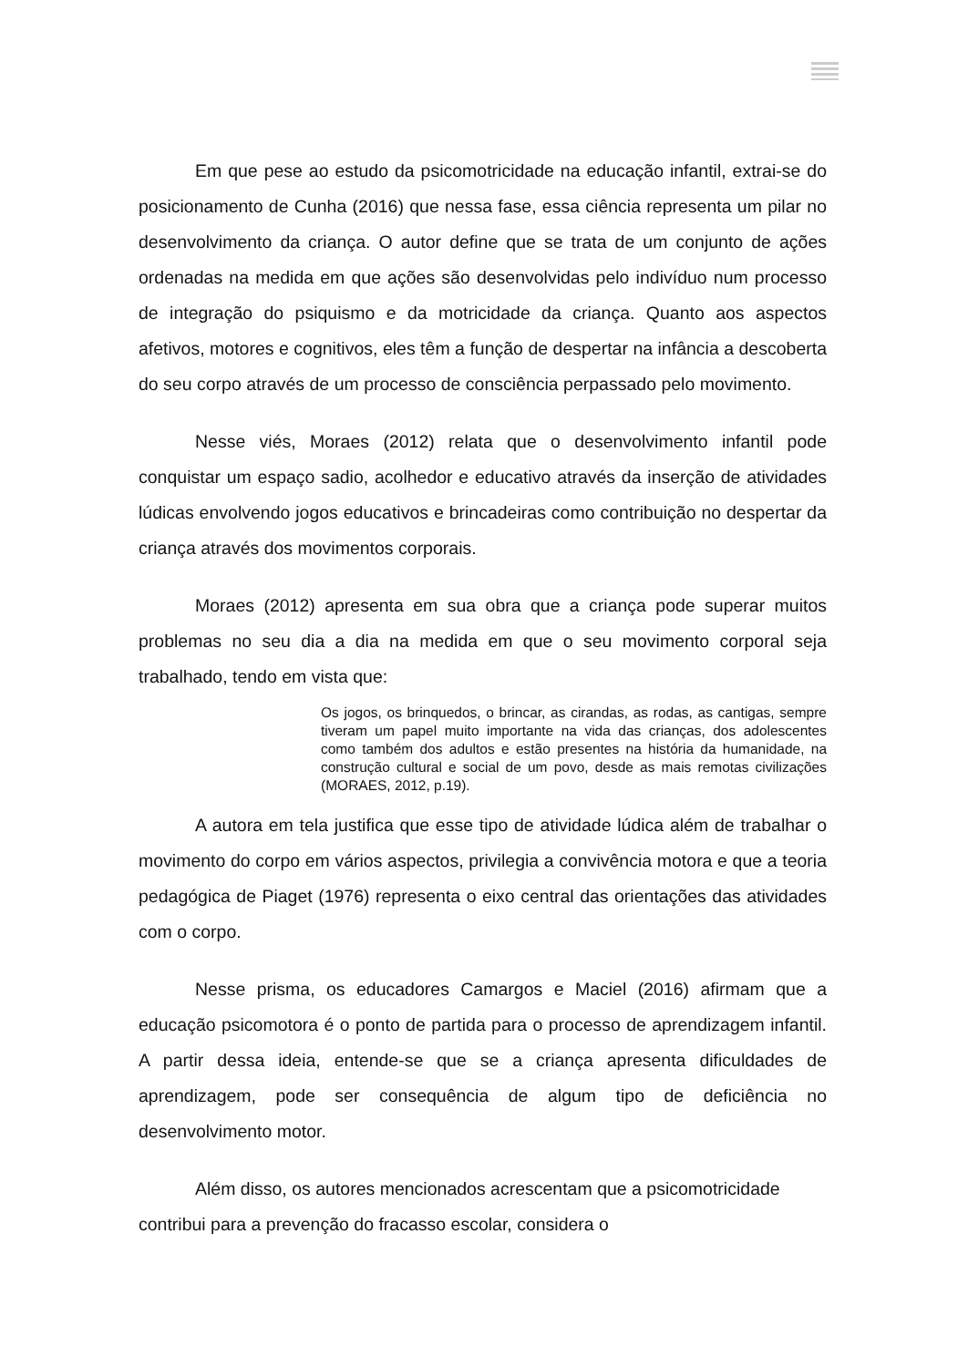Em que pese ao estudo da psicomotricidade na educação infantil, extrai-se do posicionamento de Cunha (2016) que nessa fase, essa ciência representa um pilar no desenvolvimento da criança. O autor define que se trata de um conjunto de ações ordenadas na medida em que ações são desenvolvidas pelo indivíduo num processo de integração do psiquismo e da motricidade da criança. Quanto aos aspectos afetivos, motores e cognitivos, eles têm a função de despertar na infância a descoberta do seu corpo através de um processo de consciência perpassado pelo movimento.
Nesse viés, Moraes (2012) relata que o desenvolvimento infantil pode conquistar um espaço sadio, acolhedor e educativo através da inserção de atividades lúdicas envolvendo jogos educativos e brincadeiras como contribuição no despertar da criança através dos movimentos corporais.
Moraes (2012) apresenta em sua obra que a criança pode superar muitos problemas no seu dia a dia na medida em que o seu movimento corporal seja trabalhado, tendo em vista que:
Os jogos, os brinquedos, o brincar, as cirandas, as rodas, as cantigas, sempre tiveram um papel muito importante na vida das crianças, dos adolescentes como também dos adultos e estão presentes na história da humanidade, na construção cultural e social de um povo, desde as mais remotas civilizações (MORAES, 2012, p.19).
A autora em tela justifica que esse tipo de atividade lúdica além de trabalhar o movimento do corpo em vários aspectos, privilegia a convivência motora e que a teoria pedagógica de Piaget (1976) representa o eixo central das orientações das atividades com o corpo.
Nesse prisma, os educadores Camargos e Maciel (2016) afirmam que a educação psicomotora é o ponto de partida para o processo de aprendizagem infantil. A partir dessa ideia, entende-se que se a criança apresenta dificuldades de aprendizagem, pode ser consequência de algum tipo de deficiência no desenvolvimento motor.
Além disso, os autores mencionados acrescentam que a psicomotricidade contribui para a prevenção do fracasso escolar, considera o